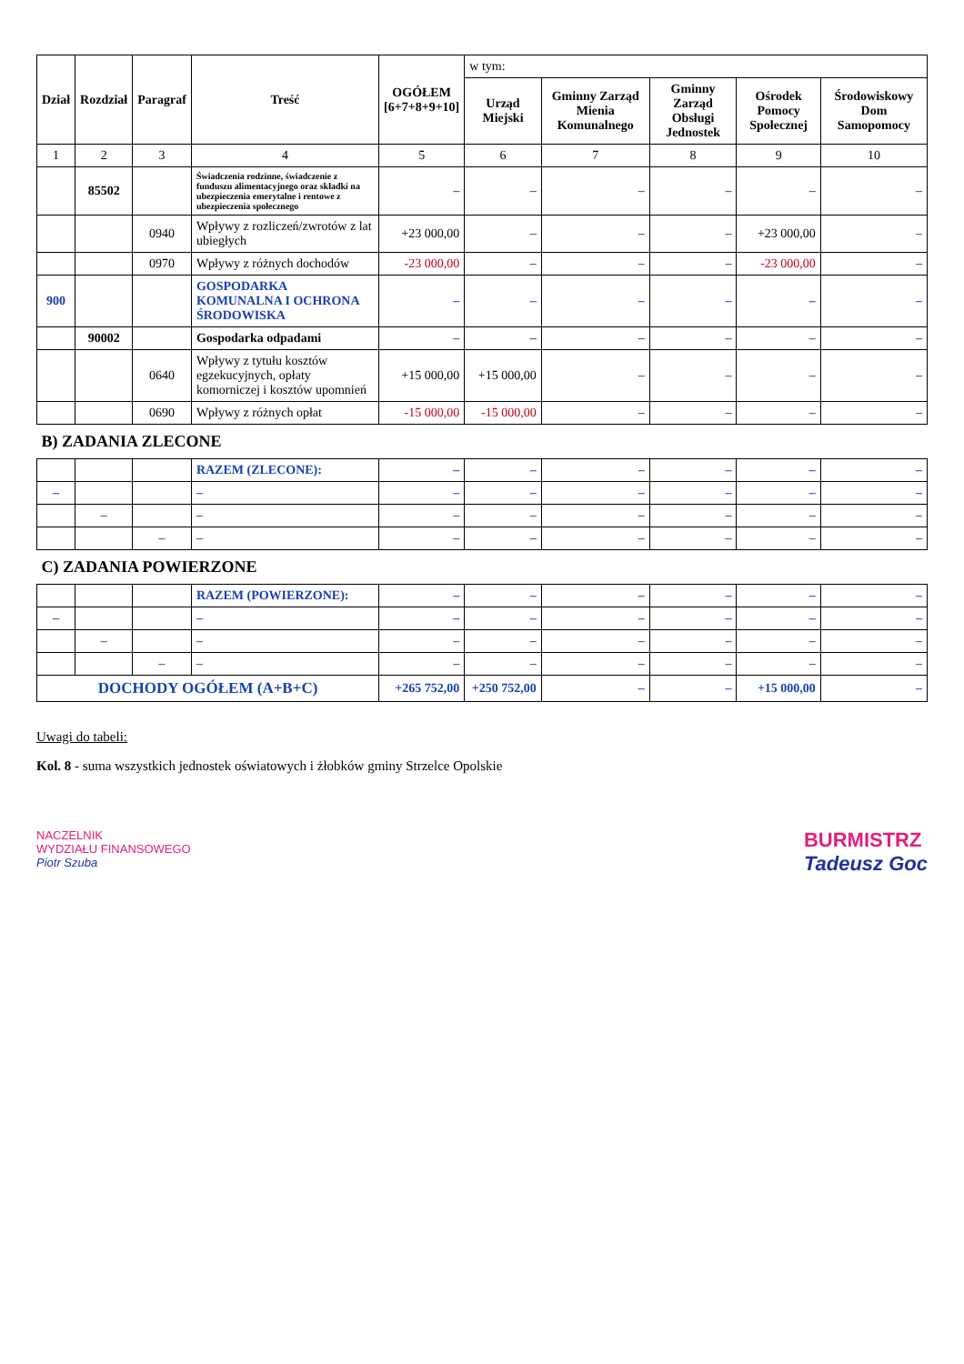| Dział | Rozdział | Paragraf | Treść | OGÓŁEM [6+7+8+9+10] | w tym: | | | | |
| --- | --- | --- | --- | --- | --- | --- | --- | --- | --- |
| | | | | | Urząd Miejski | Gminny Zarząd Mienia Komunalnego | Gminny Zarząd Obsługi Jednostek | Ośrodek Pomocy Społecznej | Środowiskowy Dom Samopomocy |
| 1 | 2 | 3 | 4 | 5 | 6 | 7 | 8 | 9 | 10 |
| | 85502 | | Świadczenia rodzinne, świadczenie z funduszu alimentacyjnego oraz składki na ubezpieczenia emerytalne i rentowe z ubezpieczenia społecznego | – | – | – | – | – | – |
| | | 0940 | Wpływy z rozliczeń/zwrotów z lat ubiegłych | +23 000,00 | – | – | – | +23 000,00 | – |
| | | 0970 | Wpływy z różnych dochodów | -23 000,00 | – | – | – | -23 000,00 | – |
| 900 | | | GOSPODARKA KOMUNALNA I OCHRONA ŚRODOWISKA | – | – | – | – | – | – |
| | 90002 | | Gospodarka odpadami | – | – | – | – | – | – |
| | | 0640 | Wpływy z tytułu kosztów egzekucyjnych, opłaty komorniczej i kosztów upomnień | +15 000,00 | +15 000,00 | – | – | – | – |
| | | 0690 | Wpływy z różnych opłat | -15 000,00 | -15 000,00 | – | – | – | – |
| B) ZADANIA ZLECONE | | | | | | | | | |
| | | | RAZEM (ZLECONE): | – | – | – | – | – | – |
| – | | | – | – | – | – | – | – | – |
| | – | | – | – | – | – | – | – | – |
| | | – | – | – | – | – | – | – | – |
| C) ZADANIA POWIERZONE | | | | | | | | | |
| | | | RAZEM (POWIERZONE): | – | – | – | – | – | – |
| – | | | – | – | – | – | – | – | – |
| | – | | – | – | – | – | – | – | – |
| | | – | – | – | – | – | – | – | – |
| DOCHODY OGÓŁEM (A+B+C) | | | | +265 752,00 | +250 752,00 | – | – | +15 000,00 | – |
Uwagi do tabeli:
Kol. 8 - suma wszystkich jednostek oświatowych i żłobków gminy Strzelce Opolskie
NACZELNIK
WYDZIAŁU FINANSOWEGO
Piotr Szuba
BURMISTRZ
Tadeusz Goc